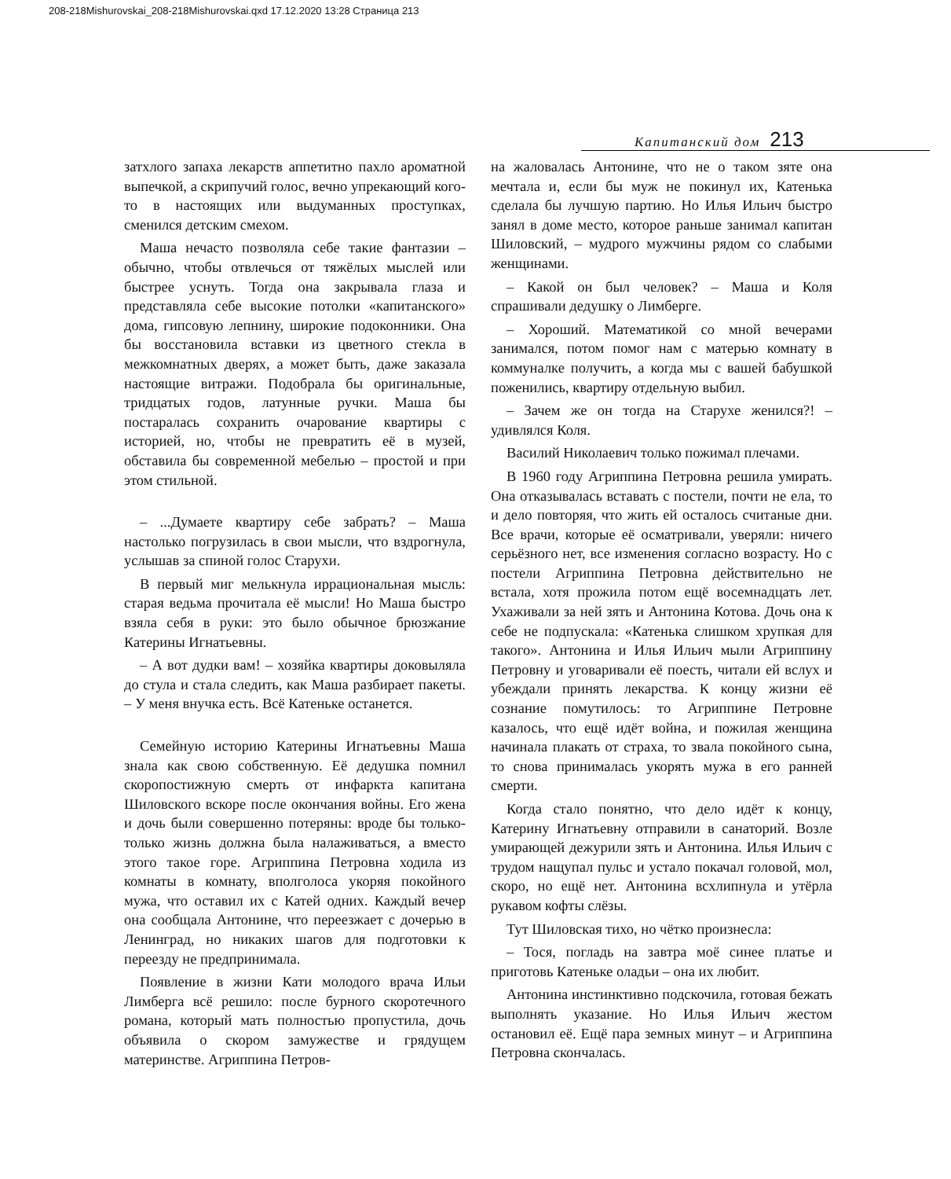208-218Mishurovskai_208-218Mishurovskai.qxd 17.12.2020 13:28 Страница 213
Капитанский дом 213
затхлого запаха лекарств аппетитно пахло ароматной выпечкой, а скрипучий голос, вечно упрекающий кого-то в настоящих или выдуманных проступках, сменился детским смехом.
Маша нечасто позволяла себе такие фантазии – обычно, чтобы отвлечься от тяжёлых мыслей или быстрее уснуть. Тогда она закрывала глаза и представляла себе высокие потолки «капитанского» дома, гипсовую лепнину, широкие подоконники. Она бы восстановила вставки из цветного стекла в межкомнатных дверях, а может быть, даже заказала настоящие витражи. Подобрала бы оригинальные, тридцатых годов, латунные ручки. Маша бы постаралась сохранить очарование квартиры с историей, но, чтобы не превратить её в музей, обставила бы современной мебелью – простой и при этом стильной.
– ...Думаете квартиру себе забрать? – Маша настолько погрузилась в свои мысли, что вздрогнула, услышав за спиной голос Старухи.
В первый миг мелькнула иррациональная мысль: старая ведьма прочитала её мысли! Но Маша быстро взяла себя в руки: это было обычное брюзжание Катерины Игнатьевны.
– А вот дудки вам! – хозяйка квартиры доковыляла до стула и стала следить, как Маша разбирает пакеты. – У меня внучка есть. Всё Катеньке останется.
Семейную историю Катерины Игнатьевны Маша знала как свою собственную. Её дедушка помнил скоропостижную смерть от инфаркта капитана Шиловского вскоре после окончания войны. Его жена и дочь были совершенно потеряны: вроде бы только-только жизнь должна была налаживаться, а вместо этого такое горе. Агриппина Петровна ходила из комнаты в комнату, вполголоса укоряя покойного мужа, что оставил их с Катей одних. Каждый вечер она сообщала Антонине, что переезжает с дочерью в Ленинград, но никаких шагов для подготовки к переезду не предпринимала.
Появление в жизни Кати молодого врача Ильи Лимберга всё решило: после бурного скоротечного романа, который мать полностью пропустила, дочь объявила о скором замужестве и грядущем материнстве. Агриппина Петров-
на жаловалась Антонине, что не о таком зяте она мечтала и, если бы муж не покинул их, Катенька сделала бы лучшую партию. Но Илья Ильич быстро занял в доме место, которое раньше занимал капитан Шиловский, – мудрого мужчины рядом со слабыми женщинами.
– Какой он был человек? – Маша и Коля спрашивали дедушку о Лимберге.
– Хороший. Математикой со мной вечерами занимался, потом помог нам с матерью комнату в коммуналке получить, а когда мы с вашей бабушкой поженились, квартиру отдельную выбил.
– Зачем же он тогда на Старухе женился?! – удивлялся Коля.
Василий Николаевич только пожимал плечами.
В 1960 году Агриппина Петровна решила умирать. Она отказывалась вставать с постели, почти не ела, то и дело повторяя, что жить ей осталось считаные дни. Все врачи, которые её осматривали, уверяли: ничего серьёзного нет, все изменения согласно возрасту. Но с постели Агриппина Петровна действительно не встала, хотя прожила потом ещё восемнадцать лет. Ухаживали за ней зять и Антонина Котова. Дочь она к себе не подпускала: «Катенька слишком хрупкая для такого». Антонина и Илья Ильич мыли Агриппину Петровну и уговаривали её поесть, читали ей вслух и убеждали принять лекарства. К концу жизни её сознание помутилось: то Агриппине Петровне казалось, что ещё идёт война, и пожилая женщина начинала плакать от страха, то звала покойного сына, то снова принималась укорять мужа в его ранней смерти.
Когда стало понятно, что дело идёт к концу, Катерину Игнатьевну отправили в санаторий. Возле умирающей дежурили зять и Антонина. Илья Ильич с трудом нащупал пульс и устало покачал головой, мол, скоро, но ещё нет. Антонина всхлипнула и утёрла рукавом кофты слёзы.
Тут Шиловская тихо, но чётко произнесла:
– Тося, погладь на завтра моё синее платье и приготовь Катеньке оладьи – она их любит.
Антонина инстинктивно подскочила, готовая бежать выполнять указание. Но Илья Ильич жестом остановил её. Ещё пара земных минут – и Агриппина Петровна скончалась.